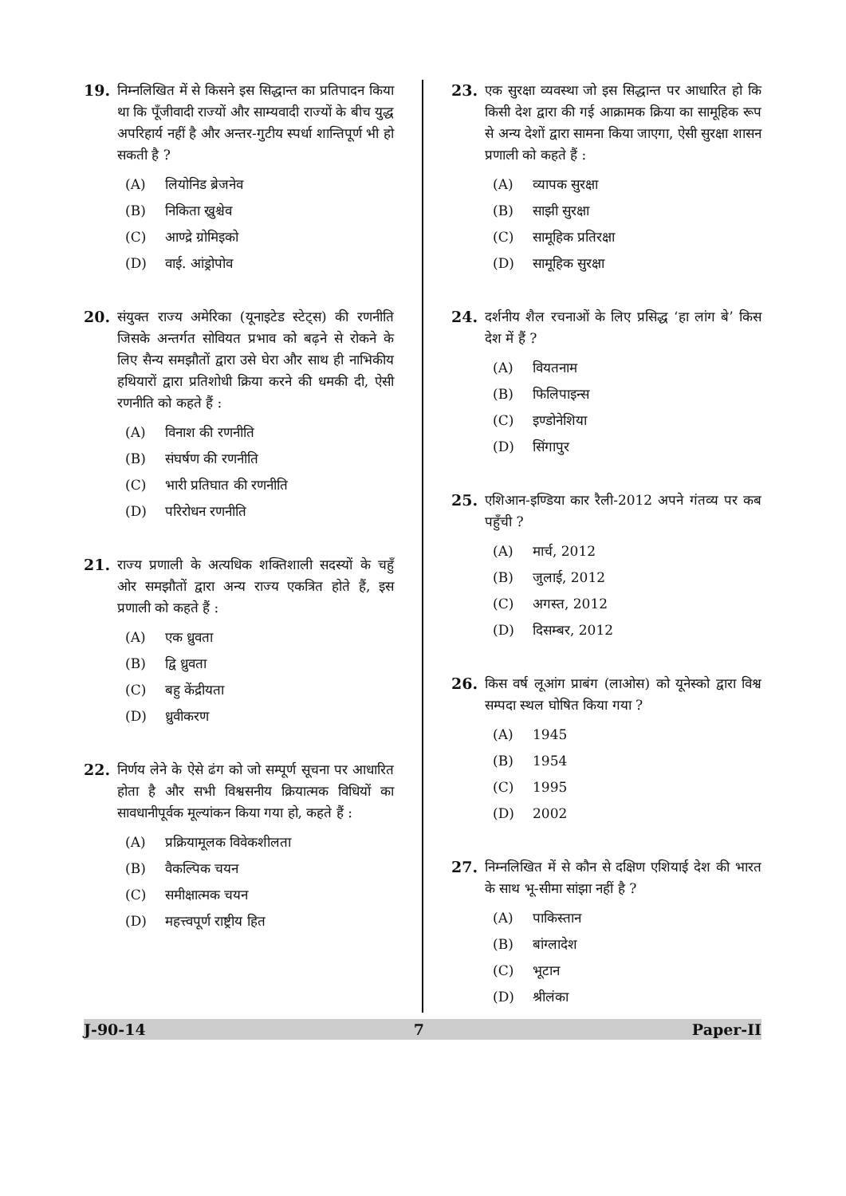19. निम्नलिखित में से किसने इस सिद्धान्त का प्रतिपादन किया था कि पूँजीवादी राज्यों और साम्यवादी राज्यों के बीच युद्ध अपरिहार्य नहीं है और अन्तर-गुटीय स्पर्धा शान्तिपूर्ण भी हो सकती है ?
(A) लियोनिड ब्रेजनेव
(B) निकिता ख्रुश्चेव
(C) आण्द्रे ग्रोमिइको
(D) वाई. आंड्रोपोव
20. संयुक्त राज्य अमेरिका (यूनाइटेड स्टेट्स) की रणनीति जिसके अन्तर्गत सोवियत प्रभाव को बढ़ने से रोकने के लिए सैन्य समझौतों द्वारा उसे घेरा और साथ ही नाभिकीय हथियारों द्वारा प्रतिशोधी क्रिया करने की धमकी दी, ऐसी रणनीति को कहते हैं :
(A) विनाश की रणनीति
(B) संघर्षण की रणनीति
(C) भारी प्रतिघात की रणनीति
(D) परिरोधन रणनीति
21. राज्य प्रणाली के अत्यधिक शक्तिशाली सदस्यों के चहुँ ओर समझौतों द्वारा अन्य राज्य एकत्रित होते हैं, इस प्रणाली को कहते हैं :
(A) एक ध्रुवता
(B) द्वि ध्रुवता
(C) बहु केंद्रीयता
(D) ध्रुवीकरण
22. निर्णय लेने के ऐसे ढंग को जो सम्पूर्ण सूचना पर आधारित होता है और सभी विश्वसनीय क्रियात्मक विधियों का सावधानीपूर्वक मूल्यांकन किया गया हो, कहते हैं :
(A) प्रक्रियामूलक विवेकशीलता
(B) वैकल्पिक चयन
(C) समीक्षात्मक चयन
(D) महत्त्वपूर्ण राष्ट्रीय हित
23. एक सुरक्षा व्यवस्था जो इस सिद्धान्त पर आधारित हो कि किसी देश द्वारा की गई आक्रामक क्रिया का सामूहिक रूप से अन्य देशों द्वारा सामना किया जाएगा, ऐसी सुरक्षा शासन प्रणाली को कहते हैं :
(A) व्यापक सुरक्षा
(B) साझी सुरक्षा
(C) सामूहिक प्रतिरक्षा
(D) सामूहिक सुरक्षा
24. दर्शनीय शैल रचनाओं के लिए प्रसिद्ध ‘हा लांग बे’ किस देश में हैं ?
(A) वियतनाम
(B) फिलिपाइन्स
(C) इण्डोनेशिया
(D) सिंगापुर
25. एशिआन-इण्डिया कार रैली-2012 अपने गंतव्य पर कब पहुँची ?
(A) मार्च, 2012
(B) जुलाई, 2012
(C) अगस्त, 2012
(D) दिसम्बर, 2012
26. किस वर्ष लूआंग प्राबंग (लाओस) को यूनेस्को द्वारा विश्व सम्पदा स्थल घोषित किया गया ?
(A) 1945
(B) 1954
(C) 1995
(D) 2002
27. निम्नलिखित में से कौन से दक्षिण एशियाई देश की भारत के साथ भू-सीमा सांझा नहीं है ?
(A) पाकिस्तान
(B) बांग्लादेश
(C) भूटान
(D) श्रीलंका
J-90-14 7 Paper-II